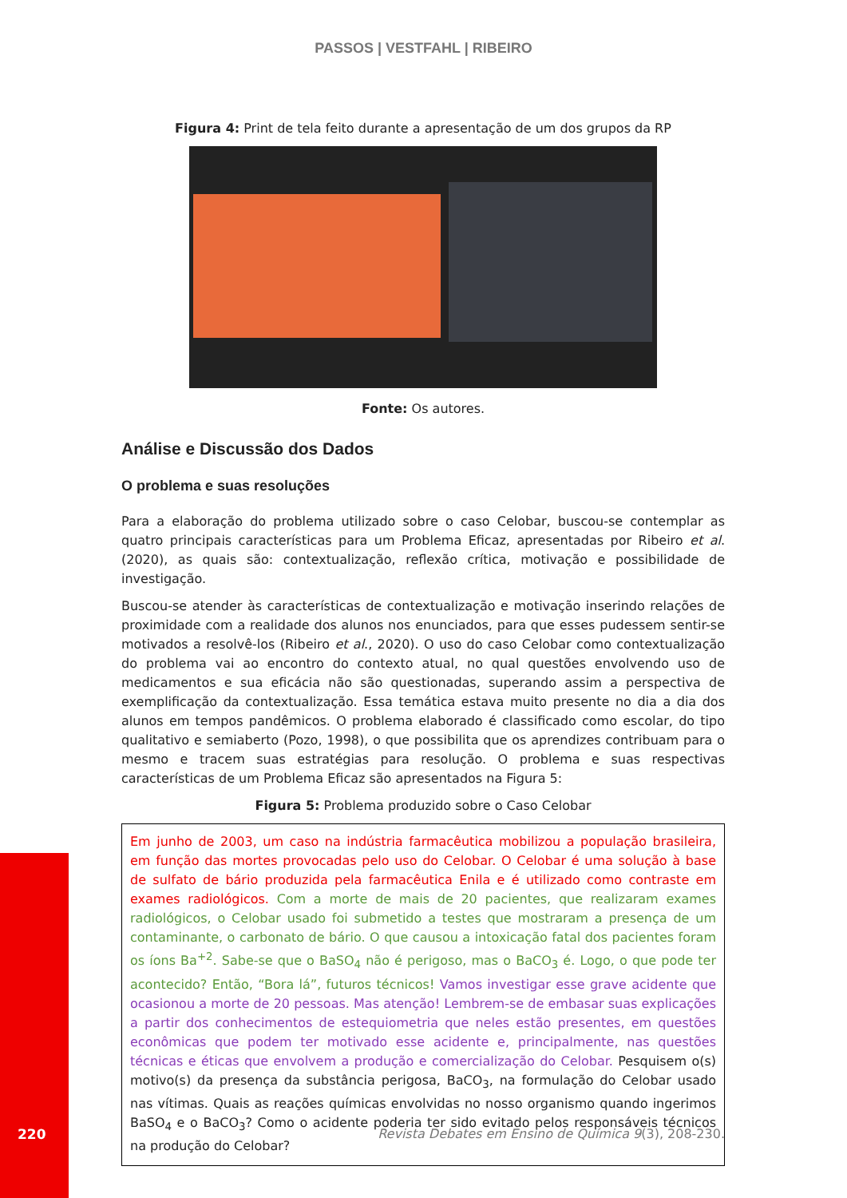PASSOS | VESTFAHL | RIBEIRO
Figura 4: Print de tela feito durante a apresentação de um dos grupos da RP
Fonte: Os autores.
Análise e Discussão dos Dados
O problema e suas resoluções
Para a elaboração do problema utilizado sobre o caso Celobar, buscou-se contemplar as quatro principais características para um Problema Eficaz, apresentadas por Ribeiro et al. (2020), as quais são: contextualização, reflexão crítica, motivação e possibilidade de investigação.
Buscou-se atender às características de contextualização e motivação inserindo relações de proximidade com a realidade dos alunos nos enunciados, para que esses pudessem sentir-se motivados a resolvê-los (Ribeiro et al., 2020). O uso do caso Celobar como contextualização do problema vai ao encontro do contexto atual, no qual questões envolvendo uso de medicamentos e sua eficácia não são questionadas, superando assim a perspectiva de exemplificação da contextualização. Essa temática estava muito presente no dia a dia dos alunos em tempos pandêmicos. O problema elaborado é classificado como escolar, do tipo qualitativo e semiaberto (Pozo, 1998), o que possibilita que os aprendizes contribuam para o mesmo e tracem suas estratégias para resolução. O problema e suas respectivas características de um Problema Eficaz são apresentados na Figura 5:
Figura 5: Problema produzido sobre o Caso Celobar
Em junho de 2003, um caso na indústria farmacêutica mobilizou a população brasileira, em função das mortes provocadas pelo uso do Celobar. O Celobar é uma solução à base de sulfato de bário produzida pela farmacêutica Enila e é utilizado como contraste em exames radiológicos. Com a morte de mais de 20 pacientes, que realizaram exames radiológicos, o Celobar usado foi submetido a testes que mostraram a presença de um contaminante, o carbonato de bário. O que causou a intoxicação fatal dos pacientes foram os íons Ba<sup>+2</sup>. Sabe-se que o BaSO<sub>4</sub> não é perigoso, mas o BaCO<sub>3</sub> é. Logo, o que pode ter acontecido? Então, “Bora lá”, futuros técnicos! Vamos investigar esse grave acidente que ocasionou a morte de 20 pessoas. Mas atenção! Lembrem-se de embasar suas explicações a partir dos conhecimentos de estequiometria que neles estão presentes, em questões econômicas que podem ter motivado esse acidente e, principalmente, nas questões técnicas e éticas que envolvem a produção e comercialização do Celobar. Pesquisem o(s) motivo(s) da presença da substância perigosa, BaCO<sub>3</sub>, na formulação do Celobar usado nas vítimas. Quais as reações químicas envolvidas no nosso organismo quando ingerimos BaSO<sub>4</sub> e o BaCO<sub>3</sub>? Como o acidente poderia ter sido evitado pelos responsáveis técnicos na produção do Celobar?
220
Revista Debates em Ensino de Química 9(3), 208-230.